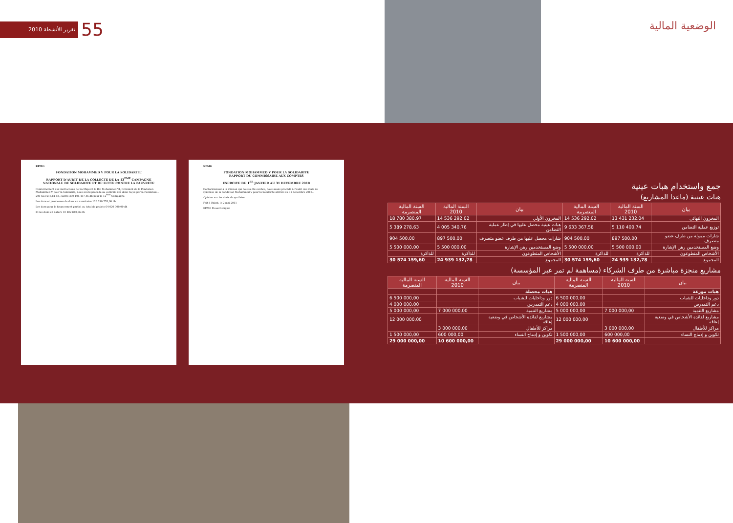2010 تقرير الأنشطة
55
الوضعية المالية
KPMG
FONDATION MOHAMMED V POUR LA SOLIDARITE
RAPPORT D'AUDIT DE LA COLLECTE DE LA 13<sup>EME</sup> CAMPAGNE NATIONALE DE SOLIDARITE ET DE LUTTE CONTRE LA PAUVRETE
Conformément aux instructions de Sa Majesté le Roi Mohammed VI, Président de la Fondation Mohammed V pour la Solidarité, nous avons procédé au contrôle des dons reçus par la Fondation... 200 653 616,84 dh, contre 209 105 417,46 dh pour la 12<sup>ème</sup> Campagne.
Les dons et promesses de dons en numéraire 126 230 776,08 dh
Les dons pour le financement partiel ou total de projets 64 020 000,00 dh
Et les dons en nature 10 402 840,76 dh
KPMG
FONDATION MOHAMMED V POUR LA SOLIDARITE
RAPPORT DU COMMISSAIRE AUX COMPTES
EXERCICE DU 1<sup>ER</sup> JANVIER AU 31 DECEMBRE 2010
Conformément à la mission qui nous a été confiée, nous avons procédé à l'audit des états de synthèse de la Fondation Mohammed V pour la Solidarité arrêtés au 31 décembre 2010...
Opinion sur les états de synthèse
Fait à Rabat, le 2 mai 2011
KPMG Fouad Lahgazi
جمع واستخدام هبات عينية
هبات عينية (ماعدا المشاريع)
| بيان | السنة المالية 2010 | السنة المالية المنصرمة | بيان | السنة المالية 2010 | السنة المالية المنصرمة |
| --- | --- | --- | --- | --- | --- |
| المخزون النهائي | 13 431 232,04 | 14 536 292,02 | المخزون الأولي | 14 536 292,02 | 18 780 380,97 |
| توزيع عملية التضامن | 5 110 400,74 | 9 633 367,58 | هبات عينية محصل عليها في إطار عملية التضامن | 4 005 340,76 | 5 389 278,63 |
| شارات ممولة من طرف عضو متصرف | 897 500,00 | 904 500,00 | شارات محصل عليها من طرف عضو متصرف | 897 500,00 | 904 500,00 |
| وضع المستخدمين رهن الإشارة | 5 500 000,00 | 5 500 000,00 | وضع المستخدمين رهن الإشارة | 5 500 000,00 | 5 500 000,00 |
| الأشخاص المتطوعون | للذاكرة | للذاكرة | الأشخاص المتطوعون | للذاكرة | للذاكرة |
| المجموع | 24 939 132,78 | 30 574 159,60 | المجموع | 24 939 132,78 | 30 574 159,60 |
مشاريع منجزة مباشرة من طرف الشركاء (مساهمة لم تمر عبر المؤسسة)
| بيان | السنة المالية 2010 | السنة المالية المنصرمة | بيان | السنة المالية 2010 | السنة المالية المنصرمة |
| --- | --- | --- | --- | --- | --- |
| هبات موزعة | | | هبات محصلة | | |
| دور وداخليات للشباب | | 6 500 000,00 | دور وداخليات للشباب | | 6 500 000,00 |
| دعم التمدرس | | 4 000 000,00 | دعم التمدرس | | 4 000 000,00 |
| مشاريع التنمية | 7 000 000,00 | 5 000 000,00 | مشاريع التنمية | 7 000 000,00 | 5 000 000,00 |
| مشاريع لفائدة الأشخاص في وضعية إعاقة | | 12 000 000,00 | مشاريع لفائدة الأشخاص في وضعية إعاقة | | 12 000 000,00 |
| مراكز للأطفال | 3 000 000,00 | | مراكز للأطفال | 3 000 000,00 | |
| تكوين و إدماج النساء | 600 000,00 | 1 500 000,00 | تكوين و إدماج النساء | 600 000,00 | 1 500 000,00 |
| | 10 600 000,00 | 29 000 000,00 | | 10 600 000,00 | 29 000 000,00 |